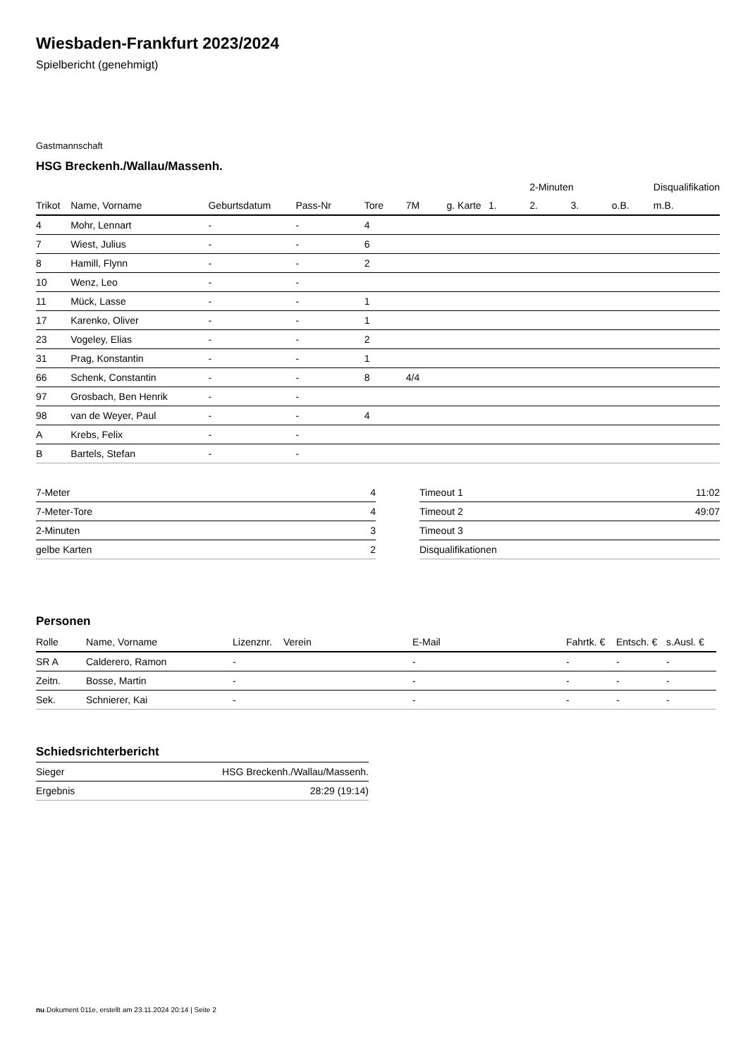Wiesbaden-Frankfurt 2023/2024
Spielbericht (genehmigt)
Gastmannschaft
HSG Breckenh./Wallau/Massenh.
| | | | | | | | | 2-Minuten | | | Disqualifikation |
| --- | --- | --- | --- | --- | --- | --- | --- | --- | --- | --- | --- |
| Trikot | Name, Vorname | Geburtsdatum | Pass-Nr | Tore | 7M | g. Karte | 1. | 2. | 3. | o.B. | m.B. |
| 4 | Mohr, Lennart | - | - | 4 | | | | | | | |
| 7 | Wiest, Julius | - | - | 6 | | | | | | | |
| 8 | Hamill, Flynn | - | - | 2 | | | | | | | |
| 10 | Wenz, Leo | - | - | | | | | | | | |
| 11 | Mück, Lasse | - | - | 1 | | | | | | | |
| 17 | Karenko, Oliver | - | - | 1 | | | | | | | |
| 23 | Vogeley, Elias | - | - | 2 | | | | | | | |
| 31 | Prag, Konstantin | - | - | 1 | | | | | | | |
| 66 | Schenk, Constantin | - | - | 8 | 4/4 | | | | | | |
| 97 | Grosbach, Ben Henrik | - | - | | | | | | | | |
| 98 | van de Weyer, Paul | - | - | 4 | | | | | | | |
| A | Krebs, Felix | - | - | | | | | | | | |
| B | Bartels, Stefan | - | - | | | | | | | | |
| 7-Meter | 4 |
| 7-Meter-Tore | 4 |
| 2-Minuten | 3 |
| gelbe Karten | 2 |
| Timeout 1 | 11:02 |
| Timeout 2 | 49:07 |
| Timeout 3 | |
| Disqualifikationen | |
Personen
| Rolle | Name, Vorname | Lizenznr. | Verein | E-Mail | Fahrtk. € | Entsch. € | s.Ausl. € |
| --- | --- | --- | --- | --- | --- | --- | --- |
| SR A | Calderero, Ramon | - | | - | - | - | - |
| Zeitn. | Bosse, Martin | - | | - | - | - | - |
| Sek. | Schnierer, Kai | - | | - | - | - | - |
Schiedsrichterbericht
| Sieger | HSG Breckenh./Wallau/Massenh. |
| Ergebnis | 28:29 (19:14) |
nu.Dokument 011e, erstellt am 23.11.2024 20:14 | Seite 2